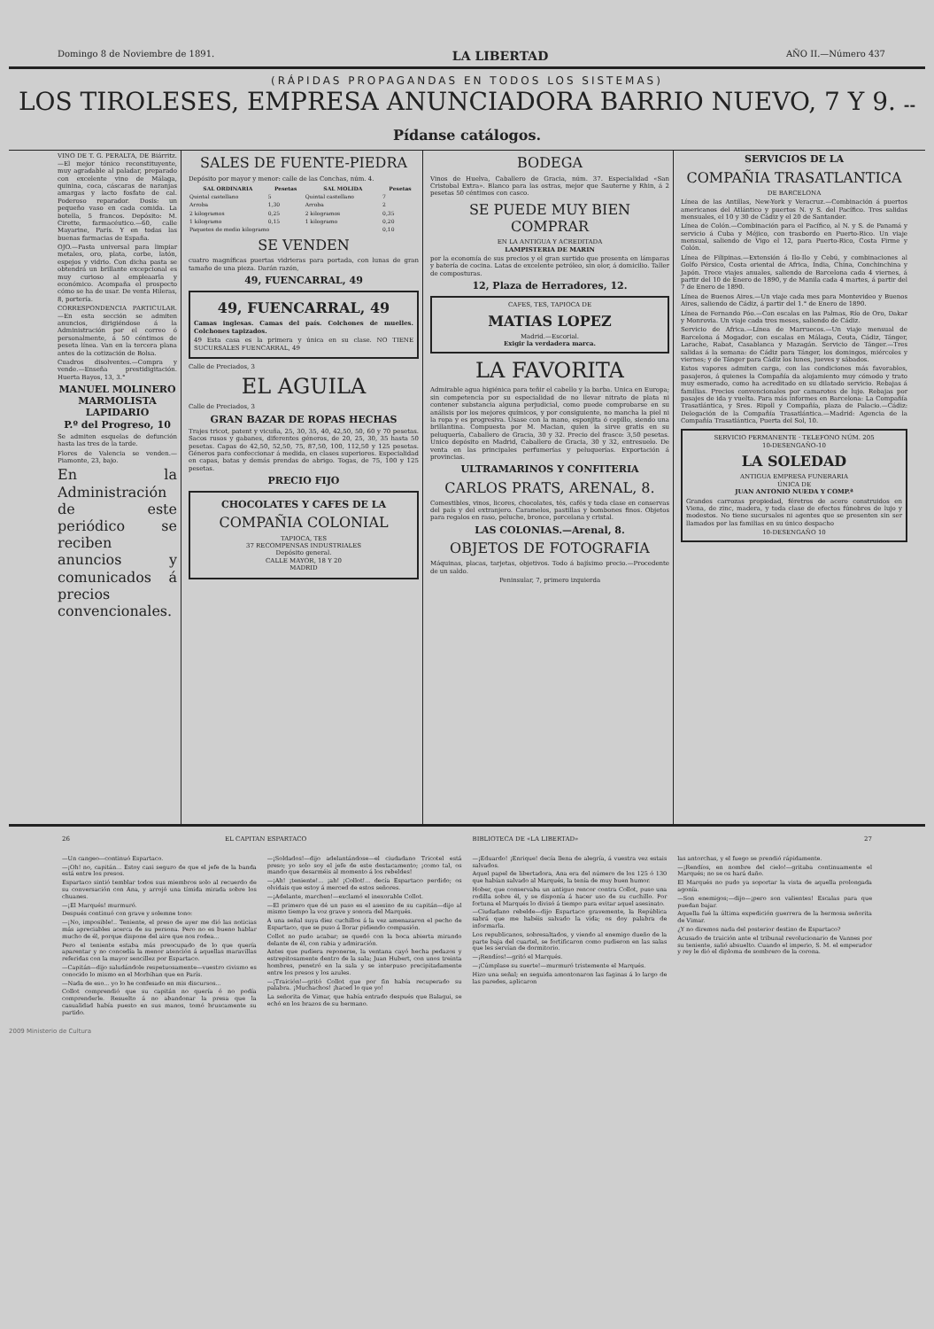Domingo 8 de Noviembre de 1891. LA LIBERTAD AÑO II.—Número 437
(RÁPIDAS PROPAGANDAS EN TODOS LOS SISTEMAS)
LOS TIROLESES, EMPRESA ANUNCIADORA BARRIO NUEVO, 7 Y 9. -- Pídanse catálogos.
VINO DE T. G. PERALTA, DE Biárritz.—El mejor tónico reconstituyente, muy agradable al paladar, preparado con excelente vino de Málaga, quinina, coca, cáscaras de naranjas amargas y lacto fosfato de cal. Poderoso reparador. Dosis: un pequeño vaso en cada comida. La botella, 5 francos. Depósito: M. Cirette, farmacéutico.—60, calle Mayarine, París. Y en todas las buenas farmacias de España.
OJO.—Pasta universal para limpiar metales, oro, plata, corbe, latón, espejos y vidrio. Con dicha pasta se obtendrá un brillante excepcional es muy curioso al empleaarla y económico. Acompaña el prospecto cómo se ha de usar. De venta Hileras, 8, portería.
CORRESPONDENCIA PARTICULAR.—En esta sección se admiten anuncios, dirigiéndose á la Administración por el correo ó personalmente, á 50 céntimos de peseta línea. Van en la tercera plana antes de la cotización de Bolsa.
Cuadros disolventes.—Compra y vende.—Enseña prestidigitación. Huerta Bayos, 13, 3.°
MANUEL MOLINERO
MARMOLISTA LAPIDARIO
P.º del Progreso, 10
Se admiten esquelas de defunción hasta las tres de la tarde.
Flores de Valencia se venden.—Piamonte, 23, bajo.
En la Administración de este periódico se reciben anuncios y comunicados á precios convencionales.
SALES DE FUENTE-PIEDRA
Depósito por mayor y menor: calle de las Conchas, núm. 4.
| SAL ORDINARIA | Pesetas | SAL MOLIDA | Pesetas |
| --- | --- | --- | --- |
| Quintal castellano | 5 | Quintal castellano | 7 |
| Arroba | 1,30 | Arroba | 2 |
| 2 kilogramos | 0,25 | 2 kilogramos | 0,35 |
| 1 kilogramo | 0,15 | 1 kilogramo | 0,20 |
| Paquetes de medio kilogramo | | | 0,10 |
SE VENDEN
cuatro magníficas puertas vidrieras para portada, con lunas de gran tamaño de una pieza. Darán razón,
49, FUENCARRAL, 49
49, FUENCARRAL, 49
Camas inglesas. Camas del país. Colchones de muelles. Colchones tapizados.
49 Esta casa es la primera y única en su clase. NO TIENE SUCURSALES FUENCARRAL, 49
Calle de Preciados, 3
EL AGUILA
Calle de Preciados, 3
GRAN BAZAR DE ROPAS HECHAS
Trajes tricot, patent y vicuña, 25, 30, 35, 40, 42,50, 50, 60 y 70 pesetas. Sacos rusos y gabanes, diferentes géneros, de 20, 25, 30, 35 hasta 50 pesetas. Capas de 42,50, 52,50, 75, 87,50, 100, 112,50 y 125 pesetas. Géneros para confeccionar á medida, en clases superiores. Especialidad en capas, batas y demás prendas de abrigo. Togas, de 75, 100 y 125 pesetas.
PRECIO FIJO
CHOCOLATES Y CAFES DE LA
COMPAÑIA COLONIAL
TAPIOCA, TES
37 RECOMPENSAS INDUSTRIALES
Depósito general.
CALLE MAYOR, 18 Y 20
MADRID
BODEGA
Vinos de Huelva, Caballero de Gracia, núm. 37. Especialidad «San Cristobal Extra». Blanco para las ostras, mejor que Sauterne y Rhin, á 2 pesetas 50 céntimos con casco.
SE PUEDE MUY BIEN COMPRAR
EN LA ANTIGUA Y ACREDITADA
LAMPISTERIA DE MARIN
por la economía de sus precios y el gran surtido que presenta en lámparas y batería de cocina. Latas de excelente petróleo, sin olor, á domicilio. Taller de composturas.
12, Plaza de Herradores, 12.
CAFES, TES, TAPIOCA DE
MATIAS LOPEZ
Madrid.—Escorial.
Exigir la verdadera marca.
LA FAVORITA
Admirable agua higiénica para teñir el cabello y la barba. Unica en Europa; sin competencia por su especialidad de no llevar nitrato de plata ni contener substancia alguna perjudicial, como puede comprobarse en su análisis por los mejores químicos, y por consiguiente, no mancha la piel ni la ropa y es progresiva. Usase con la mano, esponjita ó cepillo, siendo una brillantina. Compuesta por M. Macian, quien la sirve gratis en su peluquería, Caballero de Gracia, 30 y 32. Precio del frasco: 3,50 pesetas. Unico depósito en Madrid, Caballero de Gracia, 30 y 32, entresuelo. De venta en las principales perfumerías y peluquerías. Exportación á provincias.
ULTRAMARINOS Y CONFITERIA
CARLOS PRATS, ARENAL, 8.
Comestibles, vinos, licores, chocolates, tés, cafés y toda clase en conservas del país y del extranjero. Caramelos, pastillas y bombones finos. Objetos para regalos en raso, peluche, bronce, porcelana y cristal.
LAS COLONIAS.—Arenal, 8.
OBJETOS DE FOTOGRAFIA
Máquinas, placas, tarjetas, objetivos. Todo á bajísimo precio.—Procedente de un saldo.
Peninsular, 7, primero izquierda
SERVICIOS DE LA
COMPAÑIA TRASATLANTICA
DE BARCELONA
Línea de las Antillas, New-York y Veracruz.—Combinación á puertos americanos del Atlántico y puertos N. y S. del Pacífico. Tres salidas mensuales, el 10 y 30 de Cádiz y el 20 de Santander.
Línea de Colón.—Combinación para el Pacífico, al N. y S. de Panamá y servicio á Cuba y Méjico, con trasbordo en Puerto-Rico. Un viaje mensual, saliendo de Vigo el 12, para Puerto-Rico, Costa Firme y Colón.
Línea de Filipinas.—Extensión á Ilo-Ilo y Cebú, y combinaciones al Golfo Pérsico, Costa oriental de Africa, India, China, Conchinchina y Japón. Trece viajes anuales, saliendo de Barcelona cada 4 viernes, á partir del 10 de Enero de 1890, y de Manila cada 4 martes, á partir del 7 de Enero de 1890.
Línea de Buenos Aires.—Un viaje cada mes para Montevideo y Buenos Aires, saliendo de Cádiz, á partir del 1.° de Enero de 1890.
Línea de Fernando Póo.—Con escalas en las Palmas, Río de Oro, Dakar y Monrovia. Un viaje cada tres meses, saliendo de Cádiz.
Servicio de Africa.—Línea de Marruecos.—Un viaje mensual de Barcelona á Mogador, con escalas en Málaga, Ceuta, Cádiz, Tánger, Larache, Rabat, Casablanca y Mazagán. Servicio de Tánger.—Tres salidas á la semana: de Cádiz para Tánger, los domingos, miércoles y viernes; y de Tánger para Cádiz los lunes, jueves y sábados.
Estos vapores admiten carga, con las condiciones más favorables, pasajeros, á quienes la Compañía da alojamiento muy cómodo y trato muy esmerado, como ha acreditado en su dilatado servicio. Rebajas á familias. Precios convencionales por camarotes de lujo. Rebajas por pasajes de ida y vuelta. Para más informes en Barcelona: La Compañía Trasatlántica, y Sres. Ripoll y Compañía, plaza de Palacio.—Cádiz: Delegación de la Compañía Trasatlántica.—Madrid: Agencia de la Compañía Trasatlántica, Puerta del Sol, 10.
SERVICIO PERMANENTE · TELEFONO NÚM. 205
10-DESENGAÑO-10
LA SOLEDAD
ANTIGUA EMPRESA FUNERARIA
ÚNICA DE
JUAN ANTONIO NUEDA Y COMP.ª
Grandes carrozas propiedad, féretros de acero construidos en Viena, de zinc, madera, y toda clase de efectos fúnebres de lujo y modestos. No tiene sucursales ni agentes que se presenten sin ser llamados por las familias en su único despacho
10-DESENGAÑO 10
26 EL CAPITAN ESPARTACO
BIBLIOTECA DE «LA LIBERTAD» 27
—Un cangeo—continuó Espartaco.
—¡Oh! no, capitán... Estoy casi seguro de que el jefe de la banda está entre los presos.
Espartaco sintió temblar todos sus miembros solo al recuerdo de su conversación con Ana, y arrojó una tímida mirada sobre los chuanes.
—¡El Marqués! murmuró.
Después continuó con grave y solemne tono:
—¡No, imposible!.. Teniente, el preso de ayer me dió las noticias más apreciables acerca de su persona. Pero no es bueno hablar mucho de él, porque dispone del aire que nos rodea...
Pero el teniente estaba más preocupado de lo que quería aparentar y no concedía la menor atención á aquellas maravillas referidas con la mayor sencillez por Espartaco.
—Capitán—dijo saludándole respetuosamente—vuestro civismo es conocido lo mismo en el Morbihan que en París.
—Nada de eso... yo lo he confesado en mis discursos...
Collot comprendió que su capitán no quería ó no podía comprenderle. Resuelto á no abandonar la presa que la casualidad había puesto en sus manos, tomó bruscamente su partido.
—¡Soldados!—dijo adelantándose—el ciudadano Tricotel está preso; yo solo soy el jefe de este destacamento; ¡como tal, os mando que desarméis al momento á los rebeldes!
—¡Ah! ¡teniente!... ¡ah! ¡Collot!... decía Espartaco perdido; os olvidais que estoy á merced de estos señores.
—¡Adelante, marchen!—exclamó el inexorable Collot.
—El primero que dé un paso es el asesino de su capitán—dijo al mismo tiempo la voz grave y sonora del Marqués.
A una señal suya diez cuchillos á la vez amenazaron el pecho de Espartaco, que se puso á llorar pidiendo compasión.
Collot no pudo acabar; se quedó con la boca abierta mirando delante de él, con rabia y admiración.
Antes que pudiera reponerse, la ventana cayó hecha pedazos y estrepitosamente dentro de la sala; Juan Hubert, con unos treinta hombres, penetró en la sala y se interpuso precipitadamente entre los presos y los azules.
—¡Traición!—gritó Collot que por fin había recuperado su palabra. ¡Muchachos! ¡haced lo que yo!
La señorita de Vimar, que había entrado después que Balagui, se echó en los brazos de su hermano.
—¡Eduardo! ¡Enrique! decía llena de alegría, á vuestra vez estais salvados.
Aquel papel de libertadora, Ana era del número de los 125 ó 130 que habían salvado al Marqués, la tenía de muy buen humor.
Hober, que conservaba un antiguo rencor contra Collot, puso una rodilla sobre él, y se disponía á hacer uso de su cuchillo. Por fortuna el Marqués lo divisó á tiempo para evitar aquel asesinato.
—Ciudadano rebelde—dijo Espartaco gravemente, la República sabrá que me habéis salvado la vida; os doy palabra de informarla.
Los republicanos, sobresaltados, y viendo al enemigo dueño de la parte baja del cuartel, se fortificaron como pudieron en las salas que les servían de dormitorio.
—¡Rendíos!—gritó el Marqués.
—¡Cúmplase su suerte!—murmuró tristemente el Marqués.
Hizo una señal; en seguida amontonaron las faginas á lo largo de las paredes, aplicaron
las antorchas, y el fuego se prendió rápidamente.
—¡Rendíos, en nombre del cielo!—gritaba continuamente el Marqués; no se os hará daño.
El Marqués no pudo ya soportar la vista de aquella prolongada agonía.
—Son enemigos;—dijo—¡pero son valientes! Escalas para que puedan bajar.
Aquella fué la última expedición guerrera de la hermosa señorita de Vimar.
¿Y no diremos nada del posterior destino de Espartaco?
Acusado de traición ante el tribunal revolucionario de Vannes por su teniente, salió absuelto. Cuando el imperio, S. M. el emperador y rey le dió el diploma de sombrero de la corona.
2009 Ministerio de Cultura